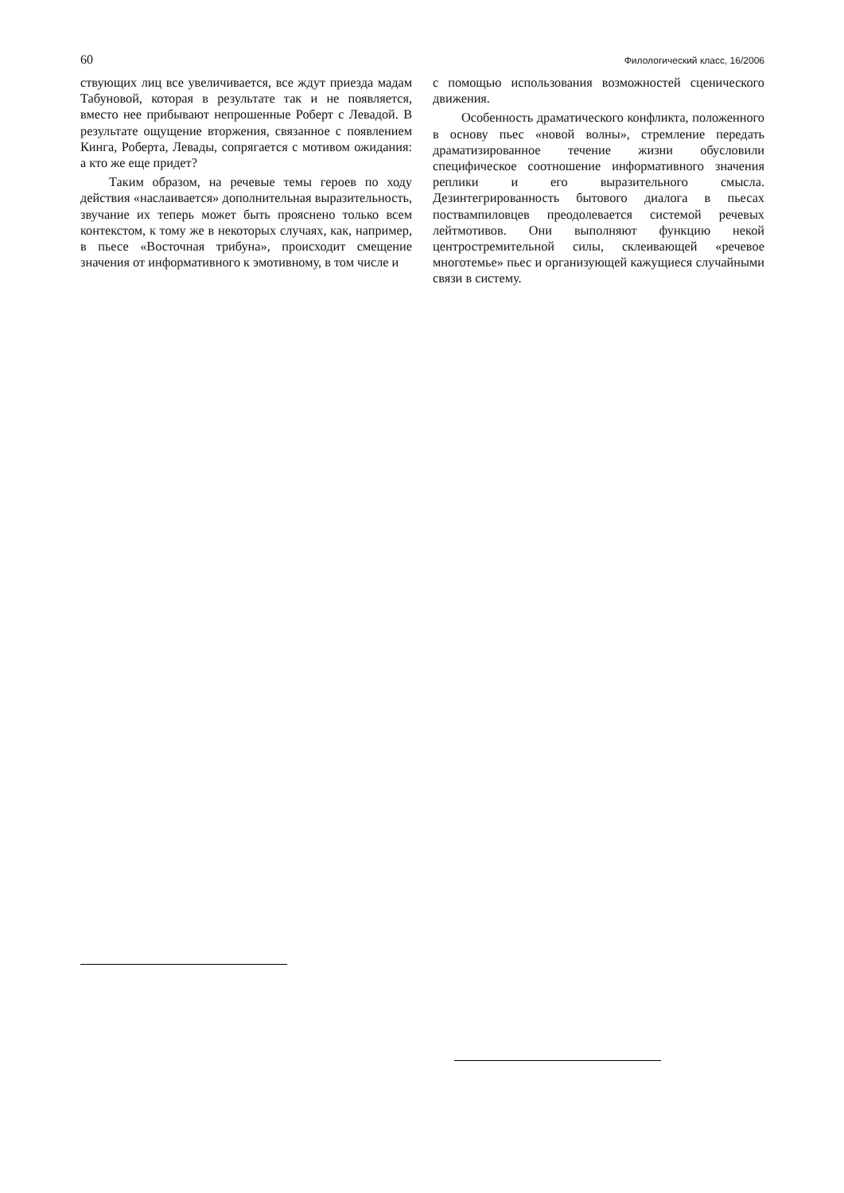60 Филологический класс, 16/2006
ствующих лиц все увеличивается, все ждут приезда мадам Табуновой, которая в результате так и не появляется, вместо нее прибывают непрошенные Роберт с Левадой. В результате ощущение вторжения, связанное с появлением Кинга, Роберта, Левады, сопрягается с мотивом ожидания: а кто же еще придет?
Таким образом, на речевые темы героев по ходу действия «наслаивается» дополнительная выразительность, звучание их теперь может быть прояснено только всем контекстом, к тому же в некоторых случаях, как, например, в пьесе «Восточная трибуна», происходит смещение значения от информативного к эмотивному, в том числе и
с помощью использования возможностей сценического движения.
Особенность драматического конфликта, положенного в основу пьес «новой волны», стремление передать драматизированное течение жизни обусловили специфическое соотношение информативного значения реплики и его выразительного смысла. Дезинтегрированность бытового диалога в пьесах поствампиловцев преодолевается системой речевых лейтмотивов. Они выполняют функцию некой центростремительной силы, склеивающей «речевое многотемье» пьес и организующей кажущиеся случайными связи в систему.